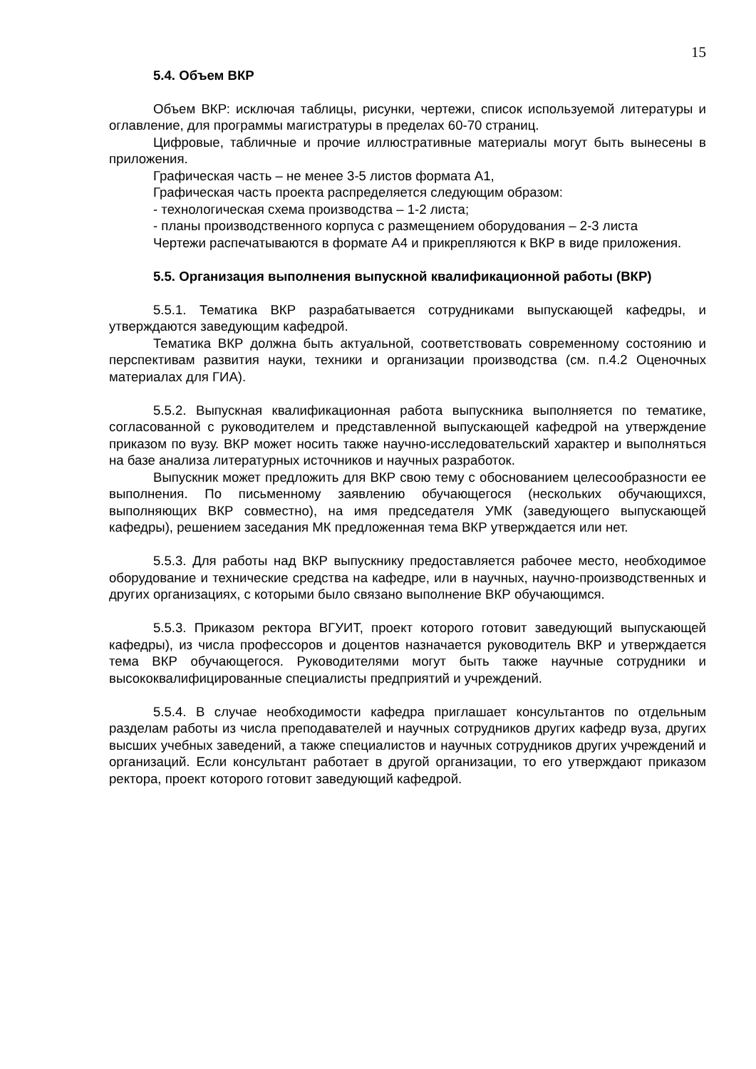15
5.4. Объем ВКР
Объем ВКР: исключая таблицы, рисунки, чертежи, список используемой литературы и оглавление, для программы магистратуры в пределах 60-70 страниц.
Цифровые, табличные и прочие иллюстративные материалы могут быть вынесены в приложения.
Графическая часть – не менее 3-5 листов формата А1,
Графическая часть проекта распределяется следующим образом:
- технологическая схема производства – 1-2 листа;
- планы производственного корпуса с размещением оборудования – 2-3 листа
Чертежи распечатываются в формате А4 и прикрепляются к ВКР в виде приложения.
5.5. Организация выполнения выпускной квалификационной работы (ВКР)
5.5.1. Тематика ВКР разрабатывается сотрудниками выпускающей кафедры, и утверждаются заведующим кафедрой.
Тематика ВКР должна быть актуальной, соответствовать современному состоянию и перспективам развития науки, техники и организации производства (см. п.4.2 Оценочных материалах для ГИА).
5.5.2. Выпускная квалификационная работа выпускника выполняется по тематике, согласованной с руководителем и представленной выпускающей кафедрой на утверждение приказом по вузу. ВКР может носить также научно-исследовательский характер и выполняться на базе анализа литературных источников и научных разработок.
Выпускник может предложить для ВКР свою тему с обоснованием целесообразности ее выполнения. По письменному заявлению обучающегося (нескольких обучающихся, выполняющих ВКР совместно), на имя председателя УМК (заведующего выпускающей кафедры), решением заседания МК предложенная тема ВКР утверждается или нет.
5.5.3. Для работы над ВКР выпускнику предоставляется рабочее место, необходимое оборудование и технические средства на кафедре, или в научных, научно-производственных и других организациях, с которыми было связано выполнение ВКР обучающимся.
5.5.3. Приказом ректора ВГУИТ, проект которого готовит заведующий выпускающей кафедры), из числа профессоров и доцентов назначается руководитель ВКР и утверждается тема ВКР обучающегося. Руководителями могут быть также научные сотрудники и высококвалифицированные специалисты предприятий и учреждений.
5.5.4. В случае необходимости кафедра приглашает консультантов по отдельным разделам работы из числа преподавателей и научных сотрудников других кафедр вуза, других высших учебных заведений, а также специалистов и научных сотрудников других учреждений и организаций. Если консультант работает в другой организации, то его утверждают приказом ректора, проект которого готовит заведующий кафедрой.